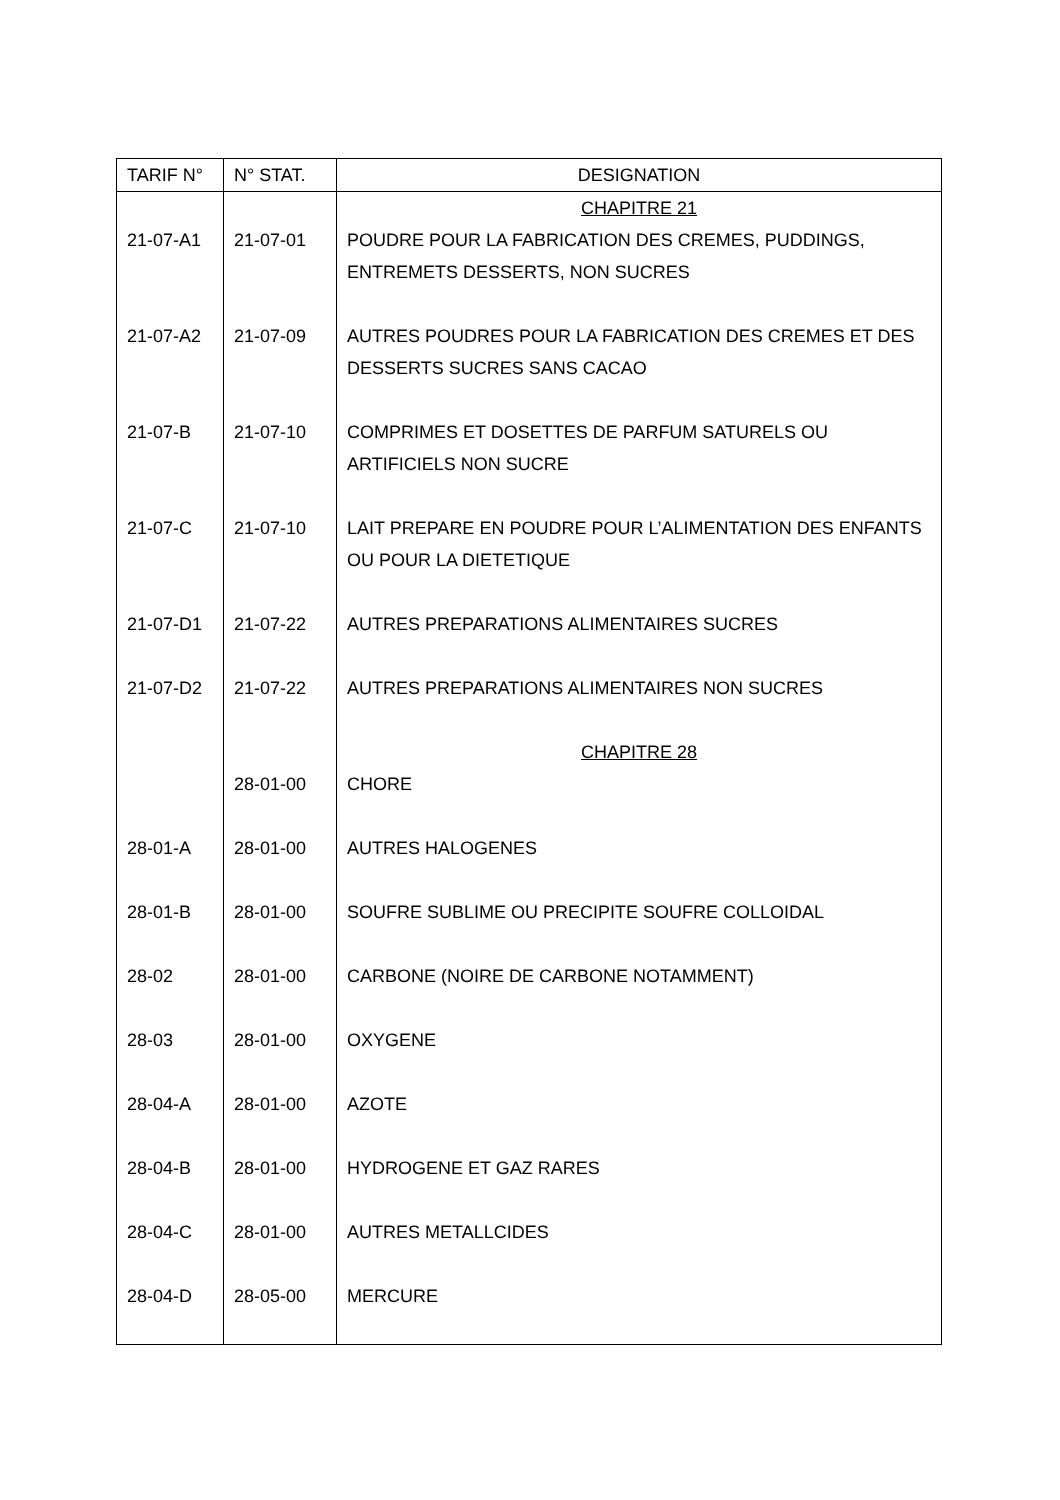| TARIF N° | N° STAT. | DESIGNATION |
| --- | --- | --- |
| | | CHAPITRE 21 |
| 21-07-A1 | 21-07-01 | POUDRE POUR LA FABRICATION DES CREMES, PUDDINGS, ENTREMETS DESSERTS, NON SUCRES |
| 21-07-A2 | 21-07-09 | AUTRES POUDRES POUR LA FABRICATION DES CREMES ET DES DESSERTS SUCRES SANS CACAO |
| 21-07-B | 21-07-10 | COMPRIMES ET DOSETTES DE PARFUM SATURELS OU ARTIFICIELS NON SUCRE |
| 21-07-C | 21-07-10 | LAIT PREPARE EN POUDRE POUR L’ALIMENTATION DES ENFANTS OU POUR LA DIETETIQUE |
| 21-07-D1 | 21-07-22 | AUTRES PREPARATIONS ALIMENTAIRES SUCRES |
| 21-07-D2 | 21-07-22 | AUTRES PREPARATIONS ALIMENTAIRES NON SUCRES |
| | | CHAPITRE 28 |
| | 28-01-00 | CHORE |
| 28-01-A | 28-01-00 | AUTRES HALOGENES |
| 28-01-B | 28-01-00 | SOUFRE SUBLIME OU PRECIPITE SOUFRE COLLOIDAL |
| 28-02 | 28-01-00 | CARBONE (NOIRE DE CARBONE NOTAMMENT) |
| 28-03 | 28-01-00 | OXYGENE |
| 28-04-A | 28-01-00 | AZOTE |
| 28-04-B | 28-01-00 | HYDROGENE ET GAZ RARES |
| 28-04-C | 28-01-00 | AUTRES METALLCIDES |
| 28-04-D | 28-05-00 | MERCURE |